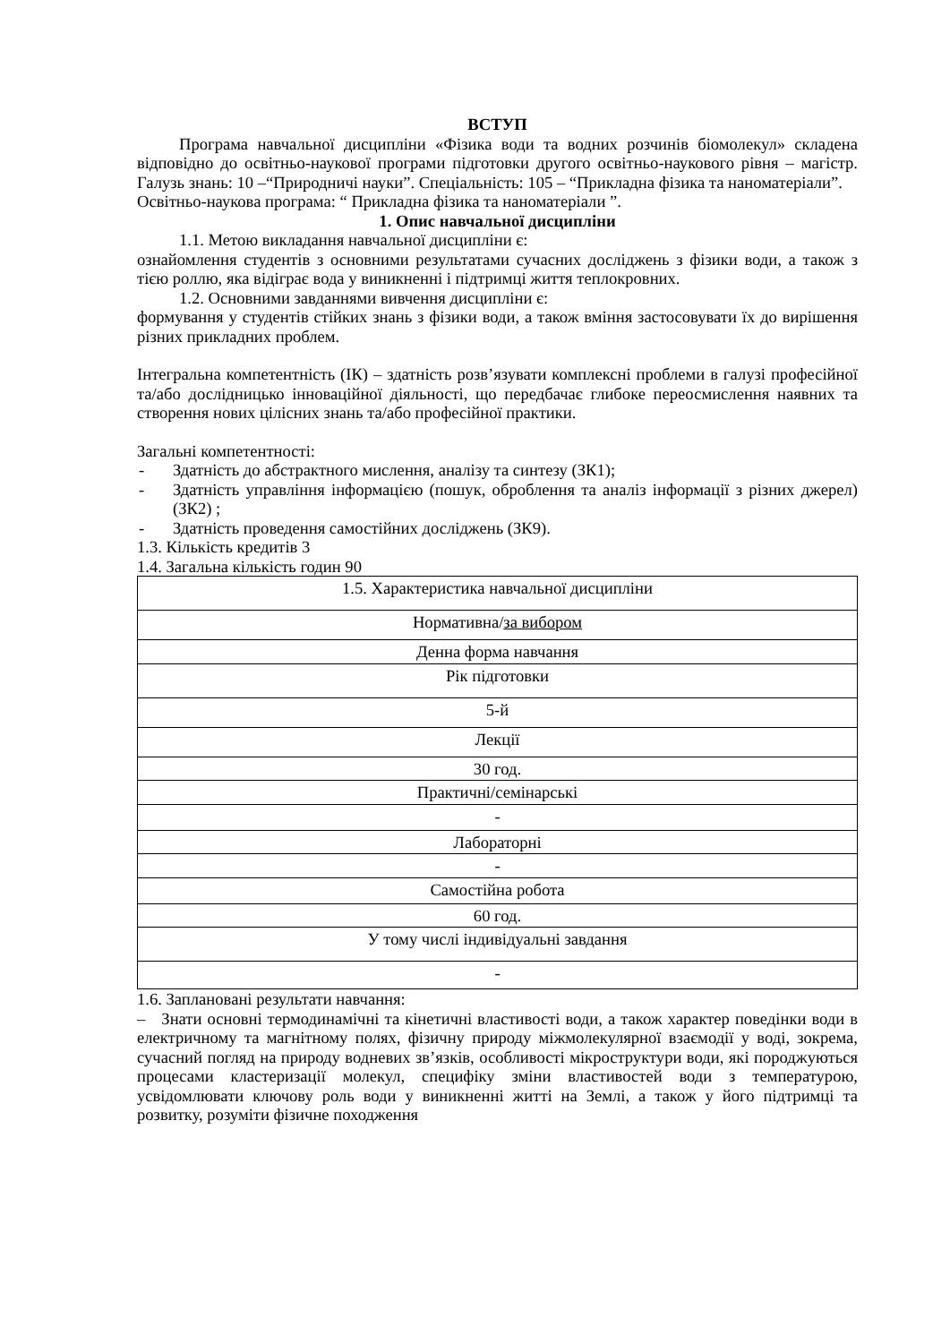ВСТУП
Програма навчальної дисципліни «Фізика води та водних розчинів біомолекул» складена відповідно до освітньо-наукової програми підготовки другого освітньо-наукового рівня – магістр. Галузь знань: 10 –“Природничі науки”. Спеціальність: 105 – “Прикладна фізика та наноматеріали”.
Освітньо-наукова програма: “ Прикладна фізика та наноматеріали ”.
1. Опис навчальної дисципліни
1.1. Метою викладання навчальної дисципліни є:
ознайомлення студентів з основними результатами сучасних досліджень з фізики води, а також з тією роллю, яка відіграє вода у виникненні і підтримці життя теплокровних.
1.2. Основними завданнями вивчення дисципліни є:
формування у студентів стійких знань з фізики води, а також вміння застосовувати їх до вирішення різних прикладних проблем.
Інтегральна компетентність (ІК) – здатність розв’язувати комплексні проблеми в галузі професійної та/або дослідницько інноваційної діяльності, що передбачає глибоке переосмислення наявних та створення нових цілісних знань та/або професійної практики.
Загальні компетентності:
- Здатність до абстрактного мислення, аналізу та синтезу (ЗК1);
- Здатність управління інформацією (пошук, оброблення та аналіз інформації з різних джерел) (ЗК2) ;
- Здатність проведення самостійних досліджень (ЗК9).
1.3. Кількість кредитів 3
1.4. Загальна кількість годин 90
| 1.5. Характеристика навчальної дисципліни |
| Нормативна/ за вибором |
| Денна форма навчання |
| Рік підготовки |
| 5-й |
| Лекції |
| 30 год. |
| Практичні/семінарські |
| - |
| Лабораторні |
| - |
| Самостійна робота |
| 60 год. |
| У тому числі індивідуальні завдання |
| - |
1.6. Заплановані результати навчання:
– Знати основні термодинамічні та кінетичні властивості води, а також характер поведінки води в електричному та магнітному полях, фізичну природу міжмолекулярної взаємодії у воді, зокрема, сучасний погляд на природу водневих зв’язків, особливості мікроструктури води, які породжуються процесами кластеризації молекул, специфіку зміни властивостей води з температурою, усвідомлювати ключову роль води у виникненні житті на Землі, а також у його підтримці та розвитку, розуміти фізичне походження